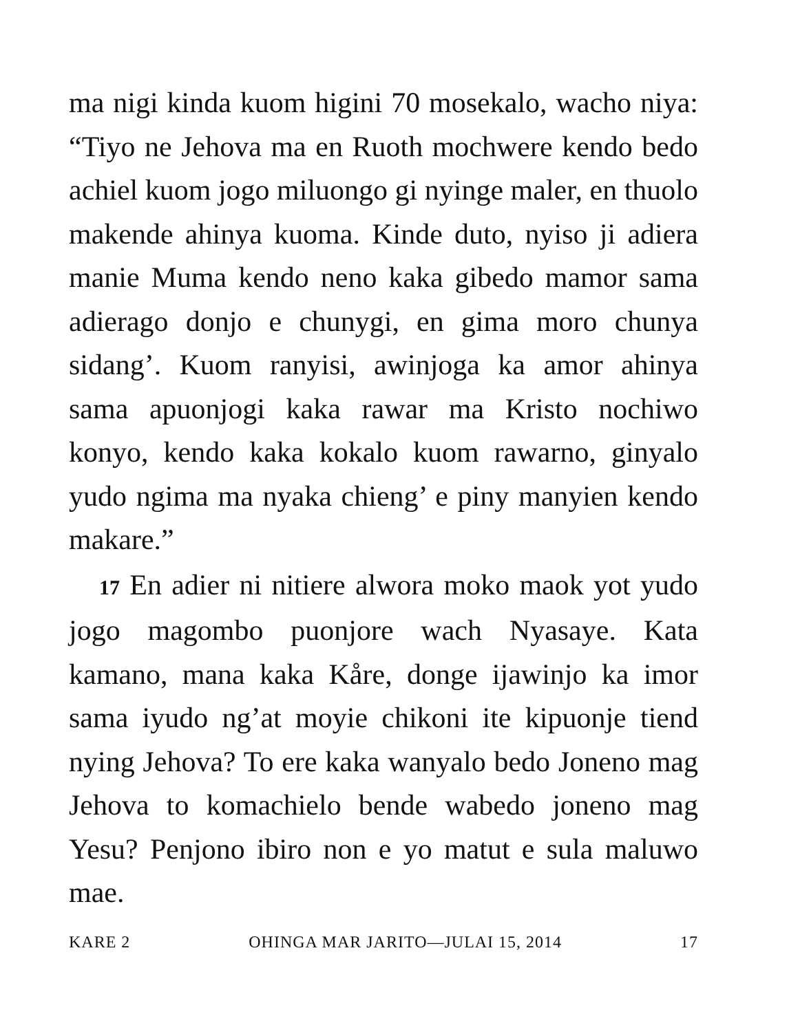ma nigi kinda kuom higini 70 mosekalo, wacho niya: “Tiyo ne Jehova ma en Ruoth mochwere kendo bedo achiel kuom jogo miluongo gi nyinge maler, en thuolo makende ahinya kuoma. Kinde duto, nyiso ji adiera manie Muma kendo neno kaka gibedo mamor sama adierago donjo e chunygi, en gima moro chunya sidang’. Kuom ranyisi, awinjoga ka amor ahinya sama apuonjogi kaka rawar ma Kristo nochiwo konyo, kendo kaka kokalo kuom rawarno, ginyalo yudo ngima ma nyaka chieng’ e piny manyien kendo makare.”
17 En adier ni nitiere alwora moko maok yot yudo jogo magombo puonjore wach Nyasaye. Kata kamano, mana kaka Kåre, donge ijawinjo ka imor sama iyudo ng’at moyie chikoni ite kipuonje tiend nying Jehova? To ere kaka wanyalo bedo Joneno mag Jehova to komachielo bende wabedo joneno mag Yesu? Penjono ibiro non e yo matut e sula maluwo mae.
KARE 2 OHINGA MAR JARITO—JULAI 15, 2014 17